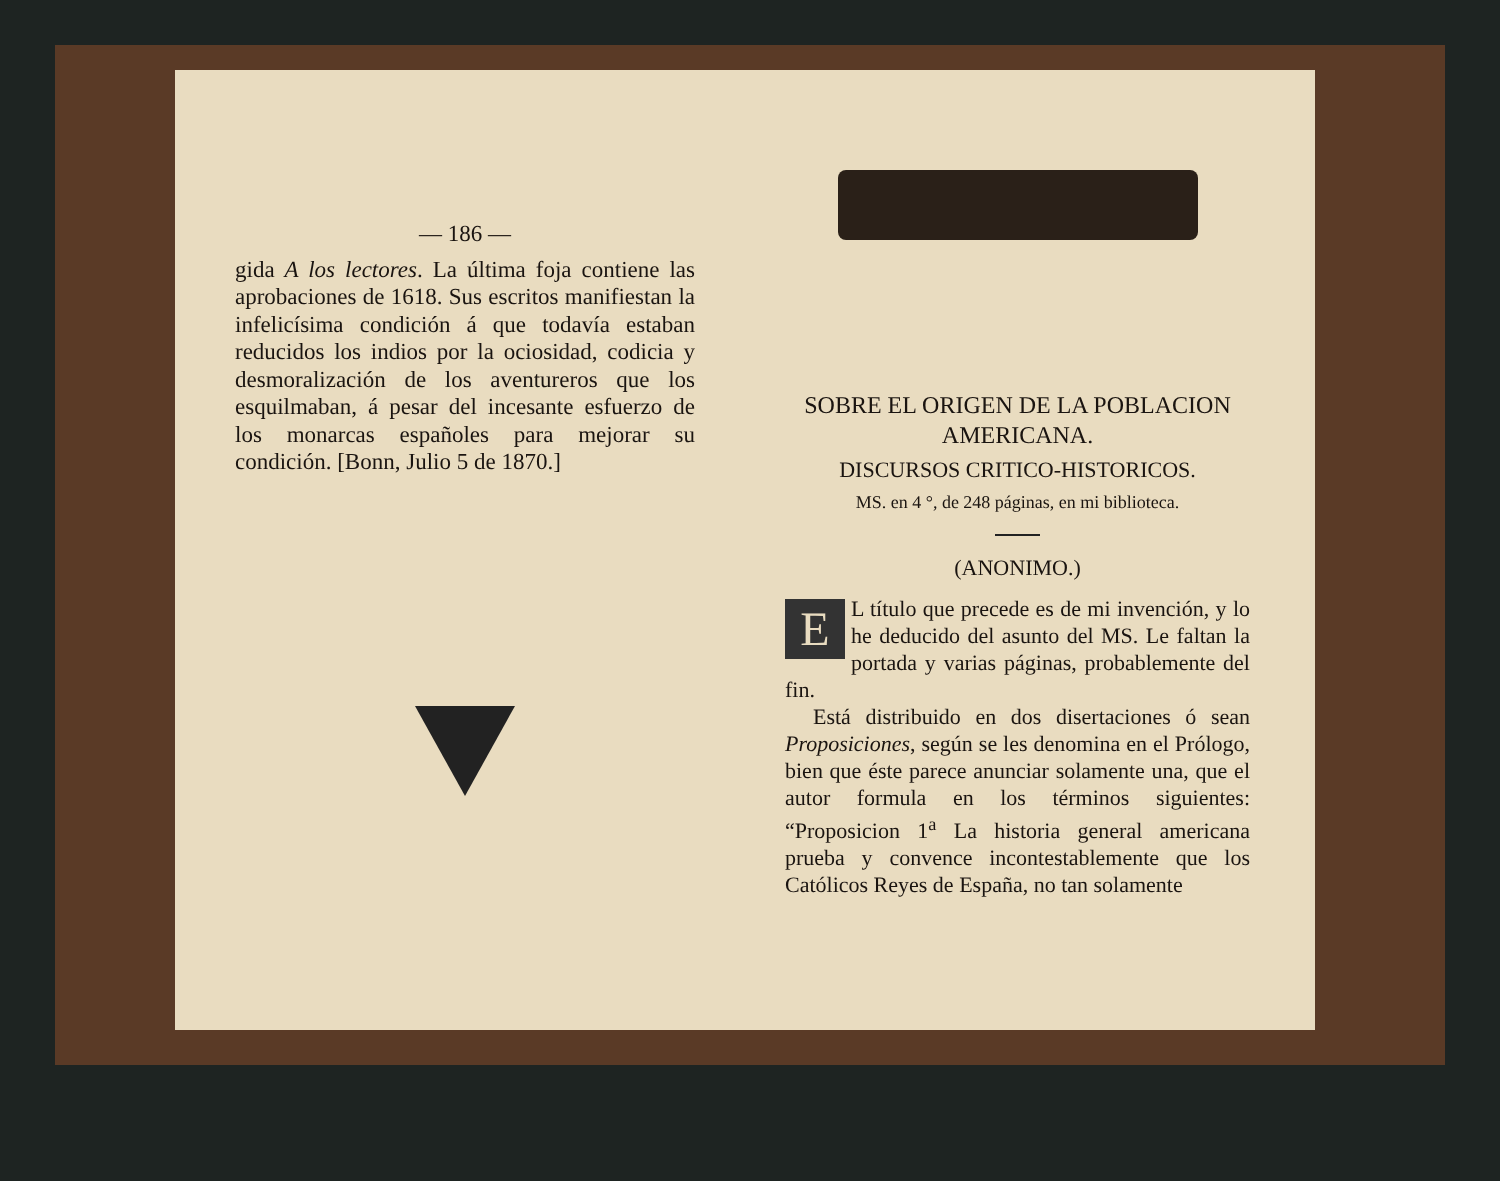— 186 —
gida A los lectores. La última foja contiene las aprobaciones de 1618. Sus escritos manifiestan la infelicísima condición á que todavía estaban reducidos los indios por la ociosidad, codicia y desmoralización de los aventureros que los esquilmaban, á pesar del incesante esfuerzo de los monarcas españoles para mejorar su condición. [Bonn, Julio 5 de 1870.]
SOBRE EL ORIGEN DE LA POBLACION AMERICANA.
DISCURSOS CRITICO-HISTORICOS.
MS. en 4 °, de 248 páginas, en mi biblioteca.
(ANONIMO.)
EL título que precede es de mi invención, y lo he deducido del asunto del MS. Le faltan la portada y varias páginas, probablemente del fin.
Está distribuido en dos disertaciones ó sean Proposiciones, según se les denomina en el Prólogo, bien que éste parece anunciar solamente una, que el autor formula en los términos siguientes: “Proposicion 1<sup>a</sup> La historia general americana prueba y convence incontestablemente que los Católicos Reyes de España, no tan solamente